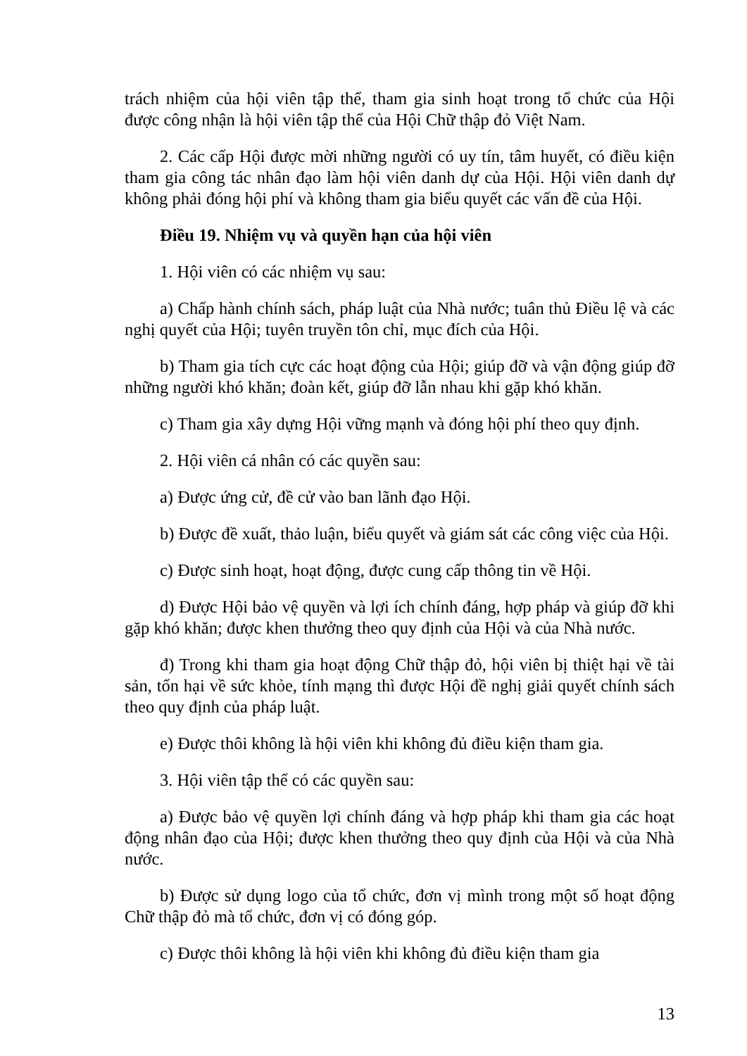trách nhiệm của hội viên tập thể, tham gia sinh hoạt trong tổ chức của Hội được công nhận là hội viên tập thể của Hội Chữ thập đỏ Việt Nam.
2. Các cấp Hội được mời những người có uy tín, tâm huyết, có điều kiện tham gia công tác nhân đạo làm hội viên danh dự của Hội. Hội viên danh dự không phải đóng hội phí và không tham gia biểu quyết các vấn đề của Hội.
Điều 19. Nhiệm vụ và quyền hạn của hội viên
1. Hội viên có các nhiệm vụ sau:
a) Chấp hành chính sách, pháp luật của Nhà nước; tuân thủ Điều lệ và các nghị quyết của Hội; tuyên truyền tôn chỉ, mục đích của Hội.
b) Tham gia tích cực các hoạt động của Hội; giúp đỡ và vận động giúp đỡ những người khó khăn; đoàn kết, giúp đỡ lẫn nhau khi gặp khó khăn.
c) Tham gia xây dựng Hội vững mạnh và đóng hội phí theo quy định.
2. Hội viên cá nhân có các quyền sau:
a) Được ứng cử, đề cử vào ban lãnh đạo Hội.
b) Được đề xuất, thảo luận, biểu quyết và giám sát các công việc của Hội.
c) Được sinh hoạt, hoạt động, được cung cấp thông tin về Hội.
d) Được Hội bảo vệ quyền và lợi ích chính đáng, hợp pháp và giúp đỡ khi gặp khó khăn; được khen thưởng theo quy định của Hội và của Nhà nước.
đ) Trong khi tham gia hoạt động Chữ thập đỏ, hội viên bị thiệt hại về tài sản, tổn hại về sức khỏe, tính mạng thì được Hội đề nghị giải quyết chính sách theo quy định của pháp luật.
e) Được thôi không là hội viên khi không đủ điều kiện tham gia.
3. Hội viên tập thể có các quyền sau:
a) Được bảo vệ quyền lợi chính đáng và hợp pháp khi tham gia các hoạt động nhân đạo của Hội; được khen thưởng theo quy định của Hội và của Nhà nước.
b) Được sử dụng logo của tổ chức, đơn vị mình trong một số hoạt động Chữ thập đỏ mà tổ chức, đơn vị có đóng góp.
c) Được thôi không là hội viên khi không đủ điều kiện tham gia
13